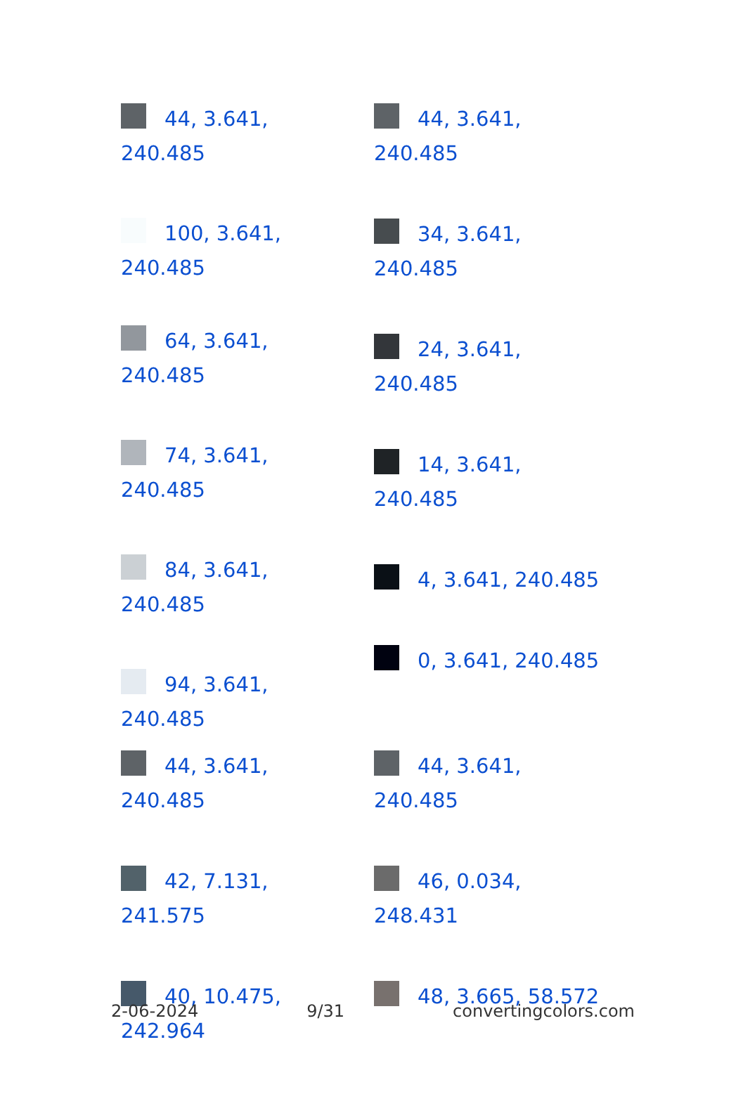44, 3.641, 240.485
100, 3.641, 240.485
64, 3.641, 240.485
74, 3.641, 240.485
84, 3.641, 240.485
94, 3.641, 240.485
44, 3.641, 240.485
34, 3.641, 240.485
24, 3.641, 240.485
14, 3.641, 240.485
4, 3.641, 240.485
0, 3.641, 240.485
44, 3.641, 240.485
42, 7.131, 241.575
40, 10.475, 242.964
44, 3.641, 240.485
46, 0.034, 248.431
48, 3.665, 58.572
2-06-2024 9/31 convertingcolors.com